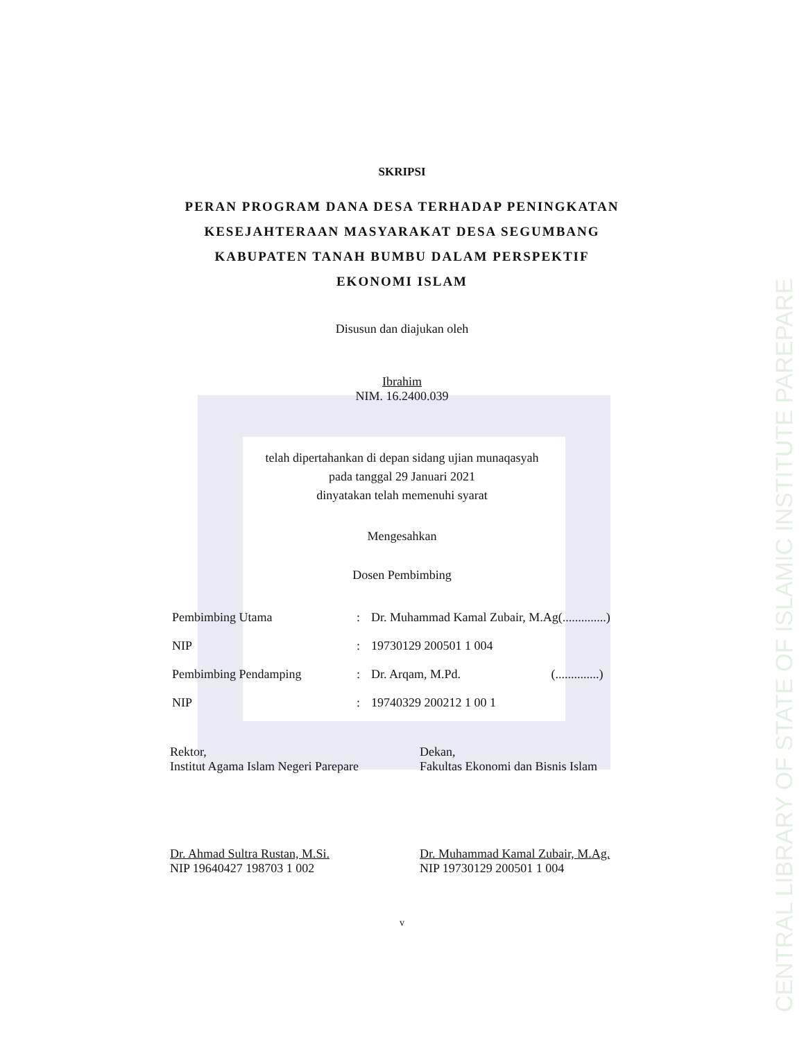CENTRAL LIBRARY OF STATE OF ISLAMIC INSTITUTE PAREPARE
SKRIPSI
PERAN PROGRAM DANA DESA TERHADAP PENINGKATAN
KESEJAHTERAAN MASYARAKAT DESA SEGUMBANG
KABUPATEN TANAH BUMBU DALAM PERSPEKTIF
EKONOMI ISLAM
Disusun dan diajukan oleh
Ibrahim
NIM. 16.2400.039
telah dipertahankan di depan sidang ujian munaqasyah
pada tanggal 29 Januari 2021
dinyatakan telah memenuhi syarat
Mengesahkan
Dosen Pembimbing
| Pembimbing Utama | : | Dr. Muhammad Kamal Zubair, M.Ag(..............) |
| NIP | : | 19730129 200501 1 004 |
| Pembimbing Pendamping | : | Dr. Arqam, M.Pd. (..............) |
| NIP | : | 19740329 200212 1 00 1 |
Rektor,
Institut Agama Islam Negeri Parepare
Dr. Ahmad Sultra Rustan, M.Si.
NIP 19640427 198703 1 002
Dekan,
Fakultas Ekonomi dan Bisnis Islam
Dr. Muhammad Kamal Zubair, M.Ag.
NIP 19730129 200501 1 004
v